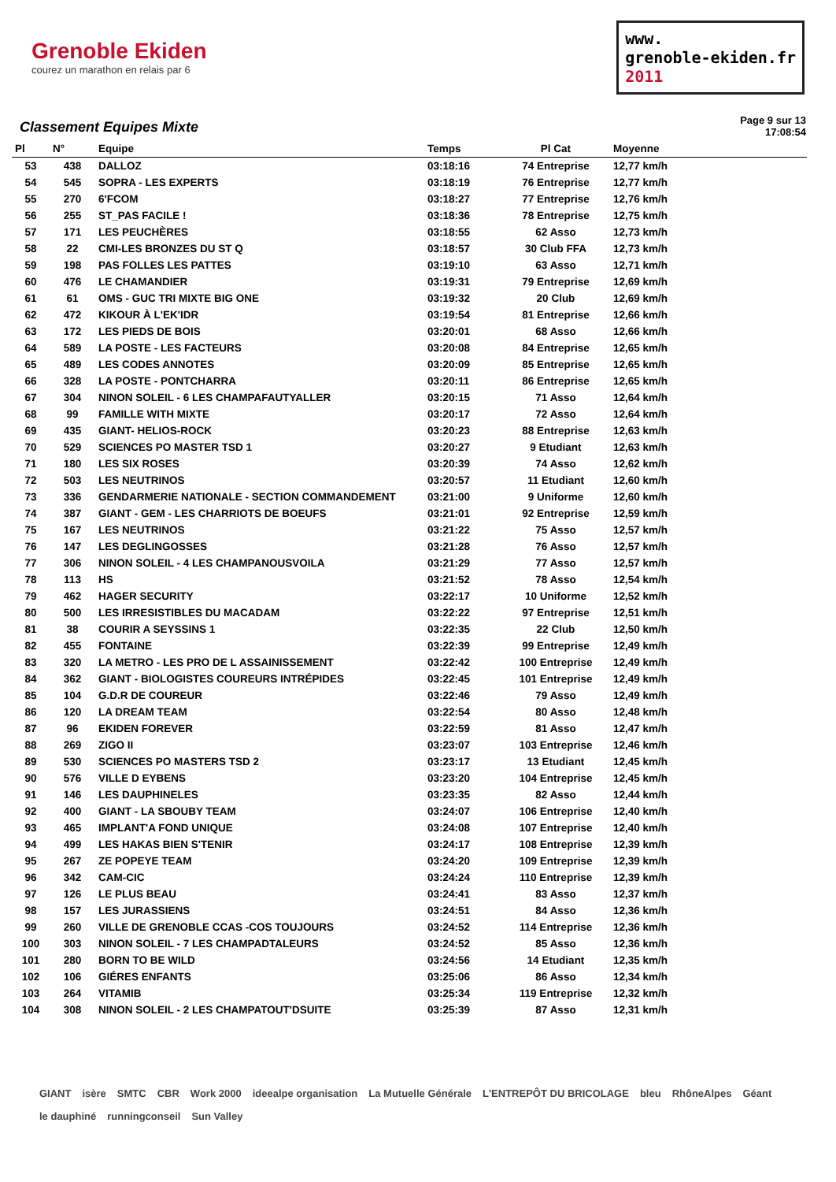Grenoble Ekiden
courez un marathon en relais par 6
www.
grenoble-ekiden.fr
2011
Classement Equipes Mixte
Page 9 sur 13
17:08:54
| Pl | N° | Equipe | Temps | Pl Cat | Moyenne |
| --- | --- | --- | --- | --- | --- |
| 53 | 438 | DALLOZ | 03:18:16 | 74 Entreprise | 12,77 km/h |
| 54 | 545 | SOPRA - LES EXPERTS | 03:18:19 | 76 Entreprise | 12,77 km/h |
| 55 | 270 | 6'FCOM | 03:18:27 | 77 Entreprise | 12,76 km/h |
| 56 | 255 | ST_PAS FACILE ! | 03:18:36 | 78 Entreprise | 12,75 km/h |
| 57 | 171 | LES PEUCHÈRES | 03:18:55 | 62 Asso | 12,73 km/h |
| 58 | 22 | CMI-LES BRONZES DU ST Q | 03:18:57 | 30 Club FFA | 12,73 km/h |
| 59 | 198 | PAS FOLLES LES PATTES | 03:19:10 | 63 Asso | 12,71 km/h |
| 60 | 476 | LE CHAMANDIER | 03:19:31 | 79 Entreprise | 12,69 km/h |
| 61 | 61 | OMS - GUC TRI MIXTE BIG ONE | 03:19:32 | 20 Club | 12,69 km/h |
| 62 | 472 | KIKOUR À L'EK'IDR | 03:19:54 | 81 Entreprise | 12,66 km/h |
| 63 | 172 | LES PIEDS DE BOIS | 03:20:01 | 68 Asso | 12,66 km/h |
| 64 | 589 | LA POSTE - LES FACTEURS | 03:20:08 | 84 Entreprise | 12,65 km/h |
| 65 | 489 | LES CODES ANNOTES | 03:20:09 | 85 Entreprise | 12,65 km/h |
| 66 | 328 | LA POSTE - PONTCHARRA | 03:20:11 | 86 Entreprise | 12,65 km/h |
| 67 | 304 | NINON SOLEIL - 6 LES CHAMPAFAUTYALLER | 03:20:15 | 71 Asso | 12,64 km/h |
| 68 | 99 | FAMILLE WITH MIXTE | 03:20:17 | 72 Asso | 12,64 km/h |
| 69 | 435 | GIANT- HELIOS-ROCK | 03:20:23 | 88 Entreprise | 12,63 km/h |
| 70 | 529 | SCIENCES PO MASTER TSD 1 | 03:20:27 | 9 Etudiant | 12,63 km/h |
| 71 | 180 | LES SIX ROSES | 03:20:39 | 74 Asso | 12,62 km/h |
| 72 | 503 | LES NEUTRINOS | 03:20:57 | 11 Etudiant | 12,60 km/h |
| 73 | 336 | GENDARMERIE NATIONALE - SECTION COMMANDEMENT | 03:21:00 | 9 Uniforme | 12,60 km/h |
| 74 | 387 | GIANT - GEM - LES CHARRIOTS DE BOEUFS | 03:21:01 | 92 Entreprise | 12,59 km/h |
| 75 | 167 | LES NEUTRINOS | 03:21:22 | 75 Asso | 12,57 km/h |
| 76 | 147 | LES DEGLINGOSSES | 03:21:28 | 76 Asso | 12,57 km/h |
| 77 | 306 | NINON SOLEIL - 4 LES CHAMPANOUSVOILA | 03:21:29 | 77 Asso | 12,57 km/h |
| 78 | 113 | HS | 03:21:52 | 78 Asso | 12,54 km/h |
| 79 | 462 | HAGER SECURITY | 03:22:17 | 10 Uniforme | 12,52 km/h |
| 80 | 500 | LES IRRESISTIBLES DU MACADAM | 03:22:22 | 97 Entreprise | 12,51 km/h |
| 81 | 38 | COURIR A SEYSSINS 1 | 03:22:35 | 22 Club | 12,50 km/h |
| 82 | 455 | FONTAINE | 03:22:39 | 99 Entreprise | 12,49 km/h |
| 83 | 320 | LA METRO - LES PRO DE L ASSAINISSEMENT | 03:22:42 | 100 Entreprise | 12,49 km/h |
| 84 | 362 | GIANT - BIOLOGISTES COUREURS INTRÉPIDES | 03:22:45 | 101 Entreprise | 12,49 km/h |
| 85 | 104 | G.D.R DE COUREUR | 03:22:46 | 79 Asso | 12,49 km/h |
| 86 | 120 | LA DREAM TEAM | 03:22:54 | 80 Asso | 12,48 km/h |
| 87 | 96 | EKIDEN FOREVER | 03:22:59 | 81 Asso | 12,47 km/h |
| 88 | 269 | ZIGO II | 03:23:07 | 103 Entreprise | 12,46 km/h |
| 89 | 530 | SCIENCES PO MASTERS TSD 2 | 03:23:17 | 13 Etudiant | 12,45 km/h |
| 90 | 576 | VILLE D EYBENS | 03:23:20 | 104 Entreprise | 12,45 km/h |
| 91 | 146 | LES DAUPHINELES | 03:23:35 | 82 Asso | 12,44 km/h |
| 92 | 400 | GIANT - LA SBOUBY TEAM | 03:24:07 | 106 Entreprise | 12,40 km/h |
| 93 | 465 | IMPLANT'A FOND UNIQUE | 03:24:08 | 107 Entreprise | 12,40 km/h |
| 94 | 499 | LES HAKAS BIEN S'TENIR | 03:24:17 | 108 Entreprise | 12,39 km/h |
| 95 | 267 | ZE POPEYE TEAM | 03:24:20 | 109 Entreprise | 12,39 km/h |
| 96 | 342 | CAM-CIC | 03:24:24 | 110 Entreprise | 12,39 km/h |
| 97 | 126 | LE PLUS BEAU | 03:24:41 | 83 Asso | 12,37 km/h |
| 98 | 157 | LES JURASSIENS | 03:24:51 | 84 Asso | 12,36 km/h |
| 99 | 260 | VILLE DE GRENOBLE CCAS -COS TOUJOURS | 03:24:52 | 114 Entreprise | 12,36 km/h |
| 100 | 303 | NINON SOLEIL - 7 LES CHAMPADTALEURS | 03:24:52 | 85 Asso | 12,36 km/h |
| 101 | 280 | BORN TO BE WILD | 03:24:56 | 14 Etudiant | 12,35 km/h |
| 102 | 106 | GIÉRES ENFANTS | 03:25:06 | 86 Asso | 12,34 km/h |
| 103 | 264 | VITAMIB | 03:25:34 | 119 Entreprise | 12,32 km/h |
| 104 | 308 | NINON SOLEIL - 2 LES CHAMPATOUT'DSUITE | 03:25:39 | 87 Asso | 12,31 km/h |
GIANT isère SMTC CBR Work 2000 ideealpe organisation La Mutuelle Générale L'ENTREPÔT DU BRICOLAGE bleu RhôneAlpes Géant le dauphiné runningconseil Sun Valley